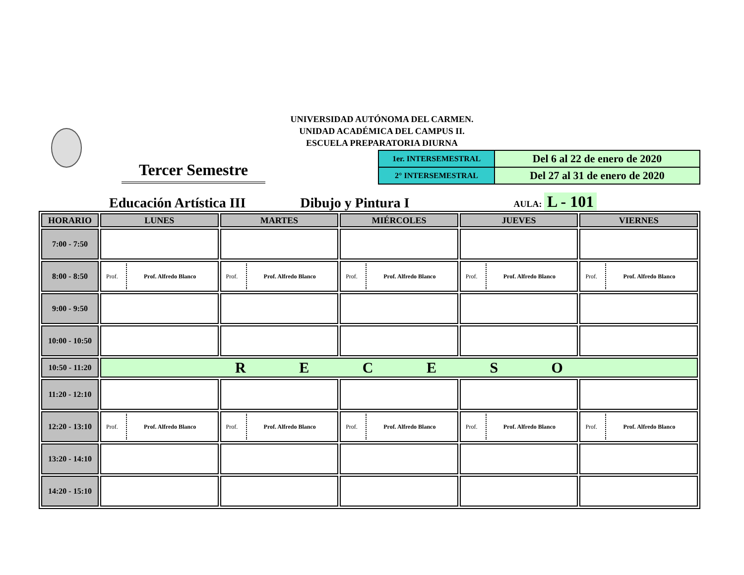UNIVERSIDAD AUTÓNOMA DEL CARMEN.
UNIDAD ACADÉMICA DEL CAMPUS II.
ESCUELA PREPARATORIA DIURNA
Tercer Semestre
| 1er. INTERSEMESTRAL | Del 6 al 22 de enero de 2020 |
| 2° INTERSEMESTRAL | Del 27 al 31 de enero de 2020 |
Educación Artística III Dibujo y Pintura I AULA: L - 101
| HORARIO | LUNES | MARTES | MIÉRCOLES | JUEVES | VIERNES |
| --- | --- | --- | --- | --- | --- |
| 7:00 - 7:50 | | | | | |
| 8:00 - 8:50 | Prof. Prof. Alfredo Blanco | Prof. Prof. Alfredo Blanco | Prof. Prof. Alfredo Blanco | Prof. Prof. Alfredo Blanco | Prof. Prof. Alfredo Blanco |
| 9:00 - 9:50 | | | | | |
| 10:00 - 10:50 | | | | | |
| 10:50 - 11:20 | R E C E S O | | | | |
| 11:20 - 12:10 | | | | | |
| 12:20 - 13:10 | Prof. Prof. Alfredo Blanco | Prof. Prof. Alfredo Blanco | Prof. Prof. Alfredo Blanco | Prof. Prof. Alfredo Blanco | Prof. Prof. Alfredo Blanco |
| 13:20 - 14:10 | | | | | |
| 14:20 - 15:10 | | | | | |